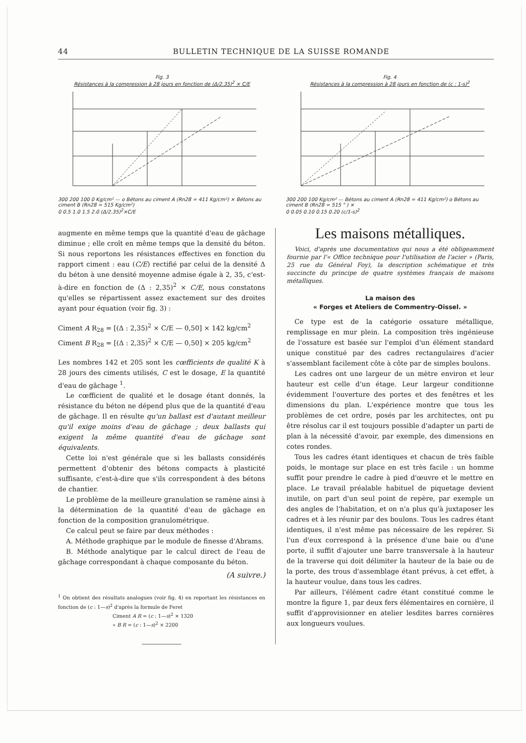44 BULLETIN TECHNIQUE DE LA SUISSE ROMANDE
Fig. 3
Résistances à la compression à 28 jours en fonction de (Δ/2.35)<sup>2</sup> × C/E
300 200 100 0 Kg/cm² — o Bétons au ciment A (Rn28 = 411 Kg/cm²) × Bétons au ciment B (Rn28 = 515 Kg/cm²)
0 0.5 1.0 1.5 2.0 (Δ/2.35)<sup>2</sup>×C/E
Fig. 4
Résistances à la compression à 28 jours en fonction de (c : 1-s)<sup>2</sup>
300 200 100 Kg/cm² — Bétons au ciment A (Rn28 = 411 Kg/cm²) o Bétons au ciment B (Rn28 = 515 " ) ×
0 0.05 0.10 0.15 0.20 (c/1-s)<sup>2</sup>
augmente en même temps que la quantité d'eau de gâchage diminue ; elle croît en même temps que la densité du béton. Si nous reportons les résistances effectives en fonction du rapport ciment : eau (C/E) rectifié par celui de la densité Δ du béton à une densité moyenne admise égale à 2, 35, c'est-à-dire en fonction de (Δ : 2,35)<sup>2</sup> × C/E, nous constatons qu'elles se répartissent assez exactement sur des droites ayant pour équation (voir fig. 3) :
Ciment A R<sub>28</sub> = [(Δ : 2,35)<sup>2</sup> × C/E — 0,50] × 142 kg/cm<sup>2</sup>
Ciment B R<sub>28</sub> = [(Δ : 2,35)<sup>2</sup> × C/E — 0,50] × 205 kg/cm<sup>2</sup>
Les nombres 142 et 205 sont les cœfficients de qualité K à 28 jours des ciments utilisés, C est le dosage, E la quantité d'eau de gâchage <sup>1</sup>.
Le cœfficient de qualité et le dosage étant donnés, la résistance du béton ne dépend plus que de la quantité d'eau de gâchage. Il en résulte qu'un ballast est d'autant meilleur qu'il exige moins d'eau de gâchage ; deux ballasts qui exigent la même quantité d'eau de gâchage sont équivalents.
Cette loi n'est générale que si les ballasts considérés permettent d'obtenir des bétons compacts à plasticité suffisante, c'est-à-dire que s'ils correspondent à des bétons de chantier.
Le problème de la meilleure granulation se ramène ainsi à la détermination de la quantité d'eau de gâchage en fonction de la composition granulométrique.
Ce calcul peut se faire par deux méthodes :
A. Méthode graphique par le module de finesse d'Abrams.
B. Méthode analytique par le calcul direct de l'eau de gâchage correspondant à chaque composante du béton.
(A suivre.)
<sup>1</sup> On obtient des résultats analogues (voir fig. 4) en reportant les résistances en fonction de (c : 1—s)<sup>2</sup> d'après la formule de Feret
Ciment A R = (c : 1—s)<sup>2</sup> × 1320
» B R = (c : 1—s)<sup>2</sup> × 2200
Les maisons métalliques.
Voici, d'après une documentation qui nous a été obligeamment fournie par l'« Office technique pour l'utilisation de l'acier » (Paris, 25 rue du Général Foy), la description schématique et très succincte du principe de quatre systèmes français de maisons métalliques.
La maison des
« Forges et Ateliers de Commentry-Oissel. »
Ce type est de la catégorie ossature métallique, remplissage en mur plein. La composition très ingénieuse de l'ossature est basée sur l'emploi d'un élément standard unique constitué par des cadres rectangulaires d'acier s'assemblant facilement côte à côte par de simples boulons.
Les cadres ont une largeur de un mètre environ et leur hauteur est celle d'un étage. Leur largeur conditionne évidemment l'ouverture des portes et des fenêtres et les dimensions du plan. L'expérience montre que tous les problèmes de cet ordre, posés par les architectes, ont pu être résolus car il est toujours possible d'adapter un parti de plan à la nécessité d'avoir, par exemple, des dimensions en cotes rondes.
Tous les cadres étant identiques et chacun de très faible poids, le montage sur place en est très facile : un homme suffit pour prendre le cadre à pied d'œuvre et le mettre en place. Le travail préalable habituel de piquetage devient inutile, on part d'un seul point de repère, par exemple un des angles de l'habitation, et on n'a plus qu'à juxtaposer les cadres et à les réunir par des boulons. Tous les cadres étant identiques, il n'est même pas nécessaire de les repérer. Si l'un d'eux correspond à la présence d'une baie ou d'une porte, il suffit d'ajouter une barre transversale à la hauteur de la traverse qui doit délimiter la hauteur de la baie ou de la porte, des trous d'assemblage étant prévus, à cet effet, à la hauteur voulue, dans tous les cadres.
Par ailleurs, l'élément cadre étant constitué comme le montre la figure 1, par deux fers élémentaires en cornière, il suffit d'approvisionner en atelier lesdites barres cornières aux longueurs voulues.